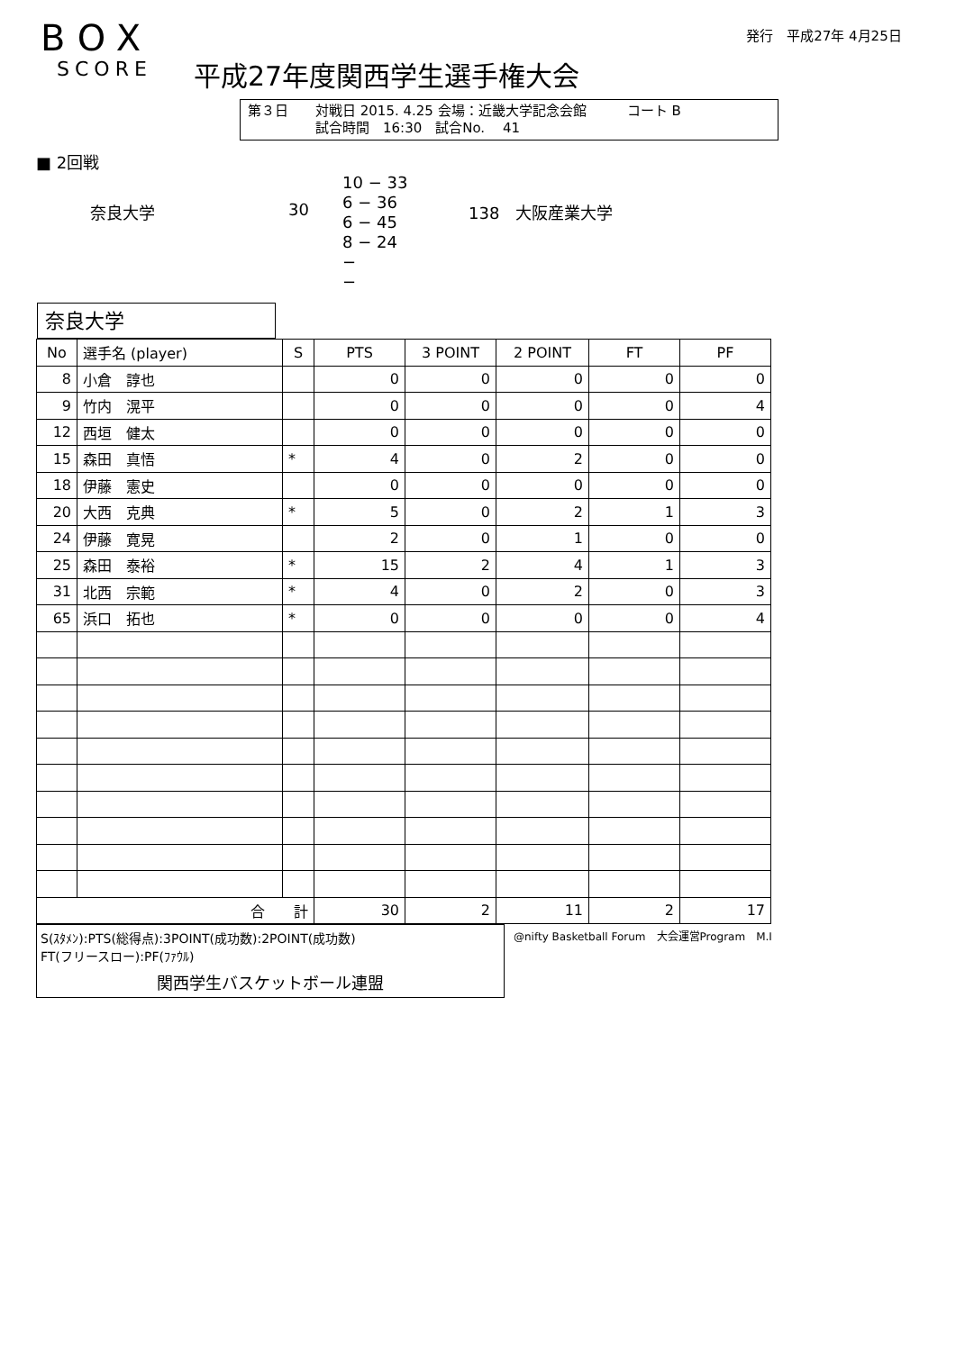BOX
SCORE
平成27年度関西学生選手権大会
発行　平成27年 4月25日
第３日　　対戦日 2015. 4.25 会場：近畿大学記念会館　　　コート B
　　　　　試合時間　16:30　試合No.　 41
■ 2回戦
奈良大学 30
10 − 33
6 − 36
6 − 45
8 − 24
−
−
138　大阪産業大学
奈良大学
| No | 選手名 (player) | S | PTS | 3 POINT | 2 POINT | FT | PF |
| --- | --- | --- | --- | --- | --- | --- | --- |
| 8 | 小倉 諄也 | | 0 | 0 | 0 | 0 | 0 |
| 9 | 竹内 滉平 | | 0 | 0 | 0 | 0 | 4 |
| 12 | 西垣 健太 | | 0 | 0 | 0 | 0 | 0 |
| 15 | 森田 真悟 | * | 4 | 0 | 2 | 0 | 0 |
| 18 | 伊藤 憲史 | | 0 | 0 | 0 | 0 | 0 |
| 20 | 大西 克典 | * | 5 | 0 | 2 | 1 | 3 |
| 24 | 伊藤 寛晃 | | 2 | 0 | 1 | 0 | 0 |
| 25 | 森田 泰裕 | * | 15 | 2 | 4 | 1 | 3 |
| 31 | 北西 宗範 | * | 4 | 0 | 2 | 0 | 3 |
| 65 | 浜口 拓也 | * | 0 | 0 | 0 | 0 | 4 |
| 合 計 | | | 30 | 2 | 11 | 2 | 17 |
S(ｽﾀﾒﾝ):PTS(総得点):3POINT(成功数):2POINT(成功数)
FT(フリースロー):PF(ﾌｧｳﾙ)
関西学生バスケットボール連盟
@nifty Basketball Forum　大会運営Program　M.I